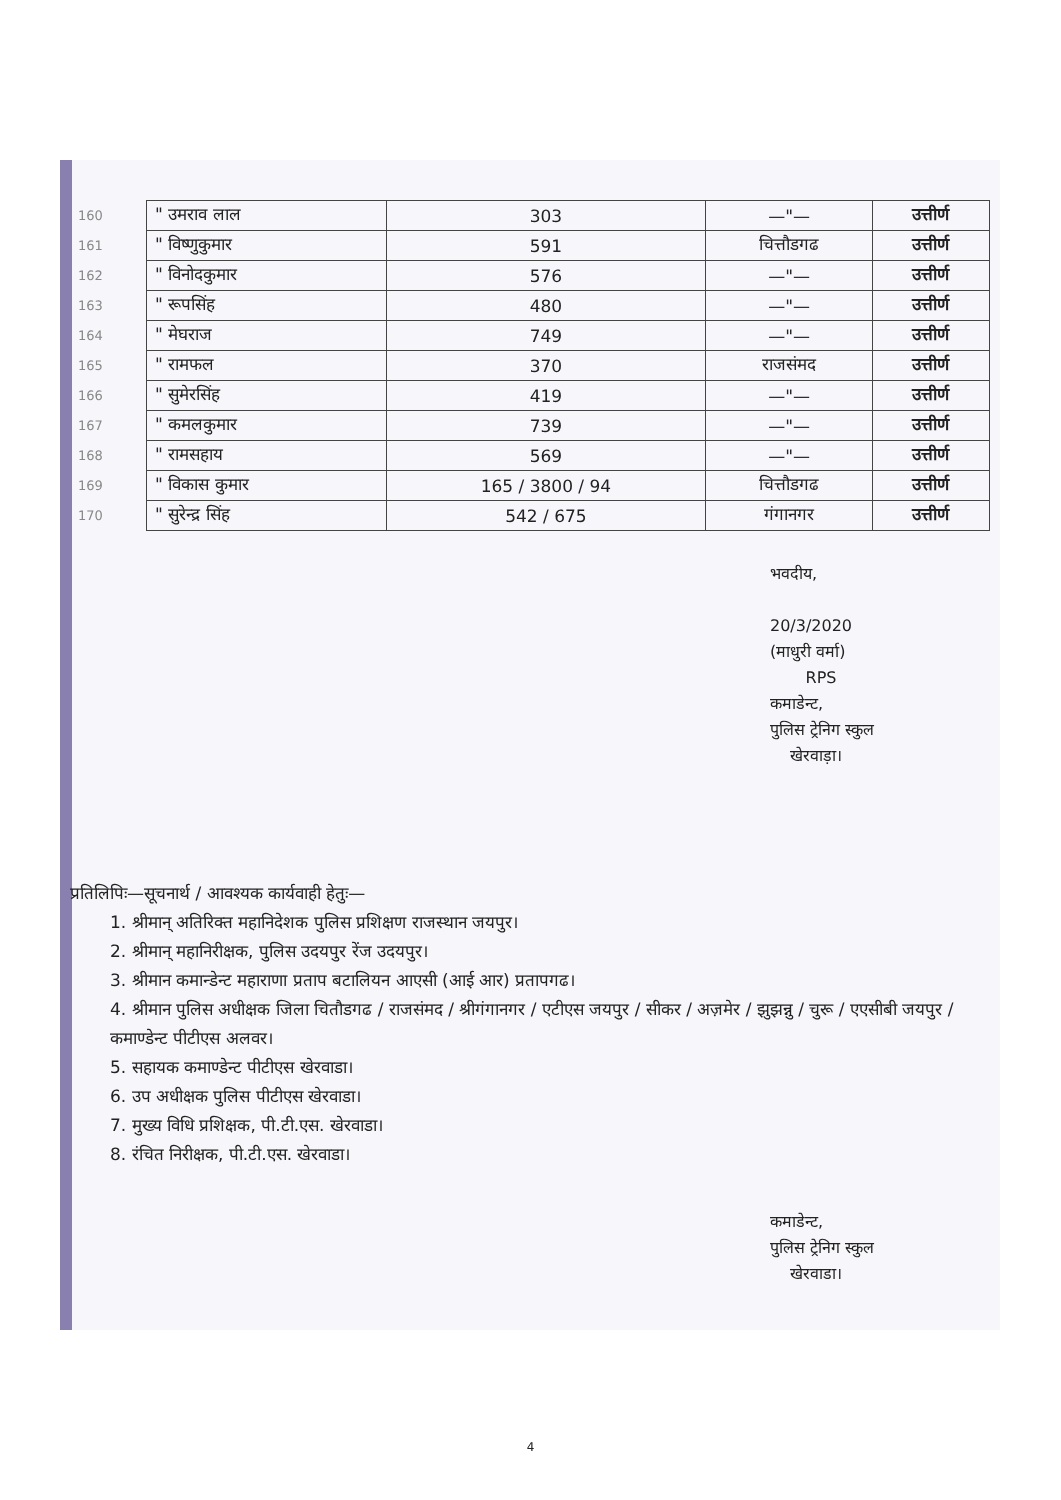| 160 | " उमराव लाल | 303 | —"— | उत्तीर्ण |
| 161 | " विष्णुकुमार | 591 | चित्तौडगढ | उत्तीर्ण |
| 162 | " विनोदकुमार | 576 | —"— | उत्तीर्ण |
| 163 | " रूपसिंह | 480 | —"— | उत्तीर्ण |
| 164 | " मेघराज | 749 | —"— | उत्तीर्ण |
| 165 | " रामफल | 370 | राजसंमद | उत्तीर्ण |
| 166 | " सुमेरसिंह | 419 | —"— | उत्तीर्ण |
| 167 | " कमलकुमार | 739 | —"— | उत्तीर्ण |
| 168 | " रामसहाय | 569 | —"— | उत्तीर्ण |
| 169 | " विकास कुमार | 165 / 3800 / 94 | चित्तौडगढ | उत्तीर्ण |
| 170 | " सुरेन्द्र सिंह | 542 / 675 | गंगानगर | उत्तीर्ण |
भवदीय,
20/3/2020
(माधुरी वर्मा)
RPS
कमाडेन्ट,
पुलिस ट्रेनिग स्कुल
खेरवाड़ा।
प्रतिलिपिः—सूचनार्थ / आवश्यक कार्यवाही हेतुः—
1. श्रीमान् अतिरिक्त महानिदेशक पुलिस प्रशिक्षण राजस्थान जयपुर।
2. श्रीमान् महानिरीक्षक, पुलिस उदयपुर रेंज उदयपुर।
3. श्रीमान कमान्डेन्ट महाराणा प्रताप बटालियन आएसी (आई आर) प्रतापगढ।
4. श्रीमान पुलिस अधीक्षक जिला चितौडगढ / राजसंमद / श्रीगंगानगर / एटीएस जयपुर / सीकर / अज़मेर / झुझन्नु / चुरू / एएसीबी जयपुर / कमाण्डेन्ट पीटीएस अलवर।
5. सहायक कमाण्डेन्ट पीटीएस खेरवाडा।
6. उप अधीक्षक पुलिस पीटीएस खेरवाडा।
7. मुख्य विधि प्रशिक्षक, पी.टी.एस. खेरवाडा।
8. रंचित निरीक्षक, पी.टी.एस. खेरवाडा।
कमाडेन्ट,
पुलिस ट्रेनिग स्कुल
खेरवाडा।
4